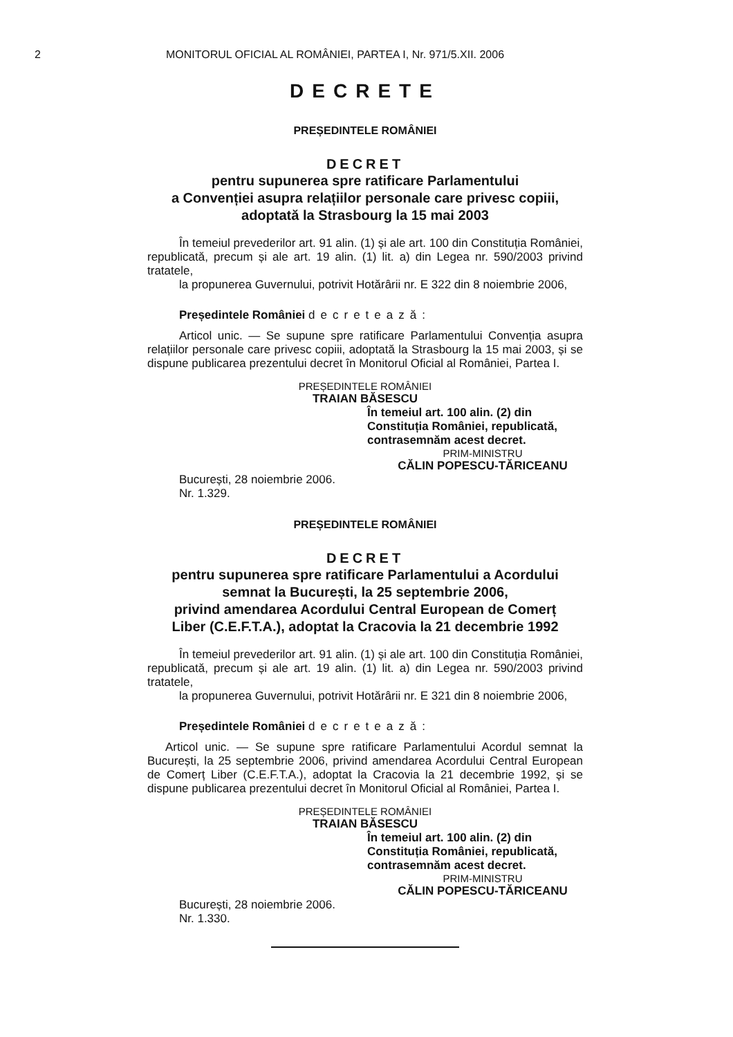2 MONITORUL OFICIAL AL ROMÂNIEI, PARTEA I, Nr. 971/5.XII. 2006
DECRETE
PREȘEDINTELE ROMÂNIEI
DECRET
pentru supunerea spre ratificare Parlamentului
a Convenției asupra relațiilor personale care privesc copiii,
adoptată la Strasbourg la 15 mai 2003
În temeiul prevederilor art. 91 alin. (1) și ale art. 100 din Constituția României, republicată, precum și ale art. 19 alin. (1) lit. a) din Legea nr. 590/2003 privind tratatele,
la propunerea Guvernului, potrivit Hotărârii nr. E 322 din 8 noiembrie 2006,
Președintele României decretează:
Articol unic. — Se supune spre ratificare Parlamentului Convenția asupra relațiilor personale care privesc copiii, adoptată la Strasbourg la 15 mai 2003, și se dispune publicarea prezentului decret în Monitorul Oficial al României, Partea I.
PREȘEDINTELE ROMÂNIEI
TRAIAN BĂSESCU
În temeiul art. 100 alin. (2) din Constituția României, republicată, contrasemnăm acest decret.
PRIM-MINISTRU
CĂLIN POPESCU-TĂRICEANU
București, 28 noiembrie 2006.
Nr. 1.329.
PREȘEDINTELE ROMÂNIEI
DECRET
pentru supunerea spre ratificare Parlamentului a Acordului
semnat la București, la 25 septembrie 2006,
privind amendarea Acordului Central European de Comerț
Liber (C.E.F.T.A.), adoptat la Cracovia la 21 decembrie 1992
În temeiul prevederilor art. 91 alin. (1) și ale art. 100 din Constituția României, republicată, precum și ale art. 19 alin. (1) lit. a) din Legea nr. 590/2003 privind tratatele,
la propunerea Guvernului, potrivit Hotărârii nr. E 321 din 8 noiembrie 2006,
Președintele României decretează:
Articol unic. — Se supune spre ratificare Parlamentului Acordul semnat la București, la 25 septembrie 2006, privind amendarea Acordului Central European de Comerț Liber (C.E.F.T.A.), adoptat la Cracovia la 21 decembrie 1992, și se dispune publicarea prezentului decret în Monitorul Oficial al României, Partea I.
PREȘEDINTELE ROMÂNIEI
TRAIAN BĂSESCU
În temeiul art. 100 alin. (2) din Constituția României, republicată, contrasemnăm acest decret.
PRIM-MINISTRU
CĂLIN POPESCU-TĂRICEANU
București, 28 noiembrie 2006.
Nr. 1.330.